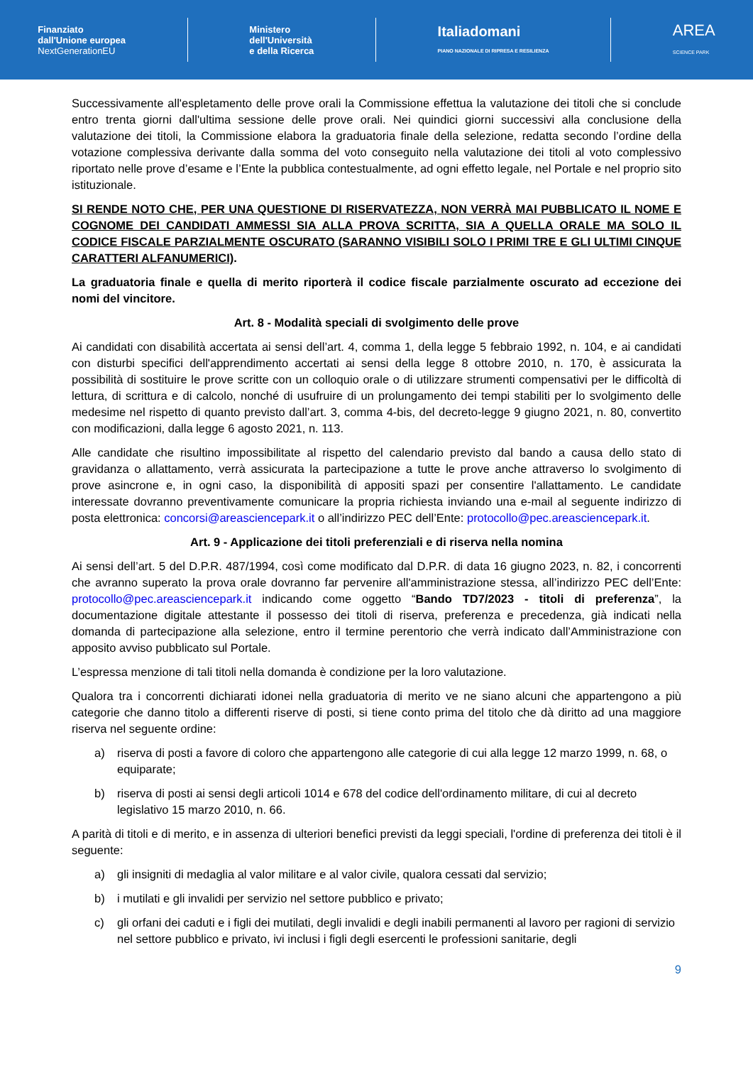Finanziato
dall'Unione europea
NextGenerationEU
Ministero
dell'Università
e della Ricerca
Italiadomani
PIANO NAZIONALE DI RIPRESA E RESILIENZA
AREA
SCIENCE PARK
Successivamente all'espletamento delle prove orali la Commissione effettua la valutazione dei titoli che si conclude entro trenta giorni dall'ultima sessione delle prove orali. Nei quindici giorni successivi alla conclusione della valutazione dei titoli, la Commissione elabora la graduatoria finale della selezione, redatta secondo l’ordine della votazione complessiva derivante dalla somma del voto conseguito nella valutazione dei titoli al voto complessivo riportato nelle prove d’esame e l’Ente la pubblica contestualmente, ad ogni effetto legale, nel Portale e nel proprio sito istituzionale.
SI RENDE NOTO CHE, PER UNA QUESTIONE DI RISERVATEZZA, NON VERRÀ MAI PUBBLICATO IL NOME E COGNOME DEI CANDIDATI AMMESSI SIA ALLA PROVA SCRITTA, SIA A QUELLA ORALE MA SOLO IL CODICE FISCALE PARZIALMENTE OSCURATO (SARANNO VISIBILI SOLO I PRIMI TRE E GLI ULTIMI CINQUE CARATTERI ALFANUMERICI).
La graduatoria finale e quella di merito riporterà il codice fiscale parzialmente oscurato ad eccezione dei nomi del vincitore.
Art. 8 - Modalità speciali di svolgimento delle prove
Ai candidati con disabilità accertata ai sensi dell’art. 4, comma 1, della legge 5 febbraio 1992, n. 104, e ai candidati con disturbi specifici dell'apprendimento accertati ai sensi della legge 8 ottobre 2010, n. 170, è assicurata la possibilità di sostituire le prove scritte con un colloquio orale o di utilizzare strumenti compensativi per le difficoltà di lettura, di scrittura e di calcolo, nonché di usufruire di un prolungamento dei tempi stabiliti per lo svolgimento delle medesime nel rispetto di quanto previsto dall’art. 3, comma 4-bis, del decreto-legge 9 giugno 2021, n. 80, convertito con modificazioni, dalla legge 6 agosto 2021, n. 113.
Alle candidate che risultino impossibilitate al rispetto del calendario previsto dal bando a causa dello stato di gravidanza o allattamento, verrà assicurata la partecipazione a tutte le prove anche attraverso lo svolgimento di prove asincrone e, in ogni caso, la disponibilità di appositi spazi per consentire l'allattamento. Le candidate interessate dovranno preventivamente comunicare la propria richiesta inviando una e-mail al seguente indirizzo di posta elettronica: concorsi@areasciencepark.it o all’indirizzo PEC dell’Ente: protocollo@pec.areasciencepark.it.
Art. 9 - Applicazione dei titoli preferenziali e di riserva nella nomina
Ai sensi dell’art. 5 del D.P.R. 487/1994, così come modificato dal D.P.R. di data 16 giugno 2023, n. 82, i concorrenti che avranno superato la prova orale dovranno far pervenire all'amministrazione stessa, all’indirizzo PEC dell’Ente: protocollo@pec.areasciencepark.it indicando come oggetto “Bando TD7/2023 - titoli di preferenza”, la documentazione digitale attestante il possesso dei titoli di riserva, preferenza e precedenza, già indicati nella domanda di partecipazione alla selezione, entro il termine perentorio che verrà indicato dall’Amministrazione con apposito avviso pubblicato sul Portale.
L’espressa menzione di tali titoli nella domanda è condizione per la loro valutazione.
Qualora tra i concorrenti dichiarati idonei nella graduatoria di merito ve ne siano alcuni che appartengono a più categorie che danno titolo a differenti riserve di posti, si tiene conto prima del titolo che dà diritto ad una maggiore riserva nel seguente ordine:
a) riserva di posti a favore di coloro che appartengono alle categorie di cui alla legge 12 marzo 1999, n. 68, o equiparate;
b) riserva di posti ai sensi degli articoli 1014 e 678 del codice dell'ordinamento militare, di cui al decreto legislativo 15 marzo 2010, n. 66.
A parità di titoli e di merito, e in assenza di ulteriori benefici previsti da leggi speciali, l'ordine di preferenza dei titoli è il seguente:
a) gli insigniti di medaglia al valor militare e al valor civile, qualora cessati dal servizio;
b) i mutilati e gli invalidi per servizio nel settore pubblico e privato;
c) gli orfani dei caduti e i figli dei mutilati, degli invalidi e degli inabili permanenti al lavoro per ragioni di servizio nel settore pubblico e privato, ivi inclusi i figli degli esercenti le professioni sanitarie, degli
9